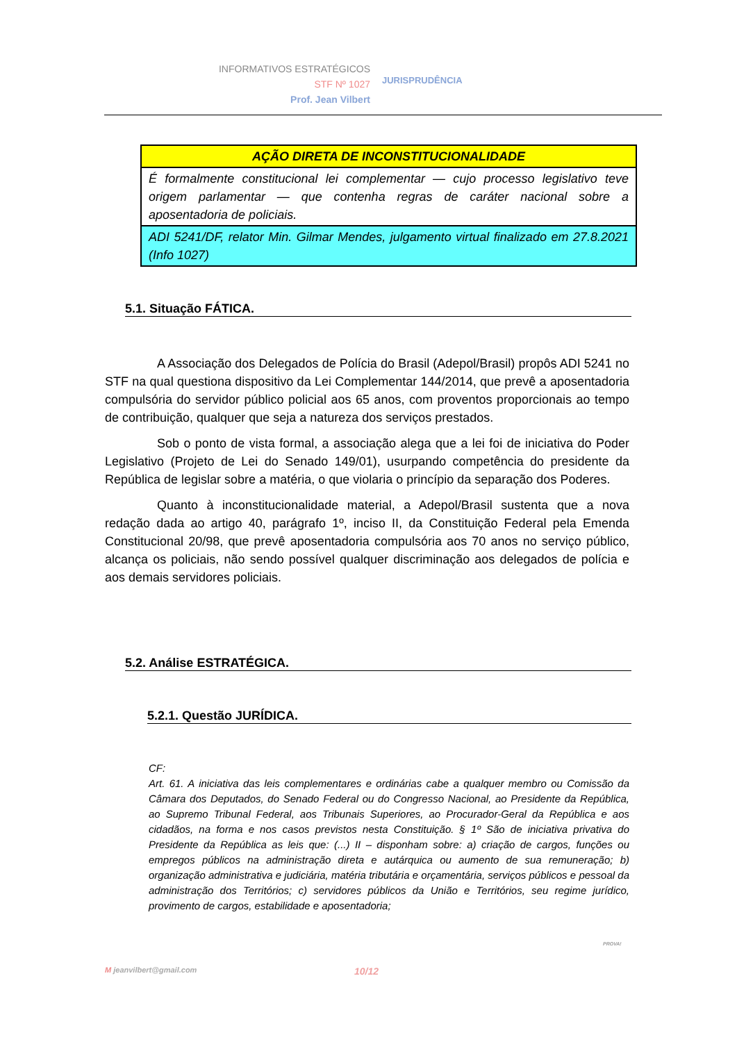INFORMATIVOS ESTRATÉGICOS
STF Nº 1027
Prof. Jean Vilbert
JURISPRUDÊNCIA
| AÇÃO DIRETA DE INCONSTITUCIONALIDADE |
| É formalmente constitucional lei complementar — cujo processo legislativo teve origem parlamentar — que contenha regras de caráter nacional sobre a aposentadoria de policiais. |
| ADI 5241/DF, relator Min. Gilmar Mendes, julgamento virtual finalizado em 27.8.2021 (Info 1027) |
5.1. Situação FÁTICA.
A Associação dos Delegados de Polícia do Brasil (Adepol/Brasil) propôs ADI 5241 no STF na qual questiona dispositivo da Lei Complementar 144/2014, que prevê a aposentadoria compulsória do servidor público policial aos 65 anos, com proventos proporcionais ao tempo de contribuição, qualquer que seja a natureza dos serviços prestados.
Sob o ponto de vista formal, a associação alega que a lei foi de iniciativa do Poder Legislativo (Projeto de Lei do Senado 149/01), usurpando competência do presidente da República de legislar sobre a matéria, o que violaria o princípio da separação dos Poderes.
Quanto à inconstitucionalidade material, a Adepol/Brasil sustenta que a nova redação dada ao artigo 40, parágrafo 1º, inciso II, da Constituição Federal pela Emenda Constitucional 20/98, que prevê aposentadoria compulsória aos 70 anos no serviço público, alcança os policiais, não sendo possível qualquer discriminação aos delegados de polícia e aos demais servidores policiais.
5.2. Análise ESTRATÉGICA.
5.2.1. Questão JURÍDICA.
CF:
Art. 61. A iniciativa das leis complementares e ordinárias cabe a qualquer membro ou Comissão da Câmara dos Deputados, do Senado Federal ou do Congresso Nacional, ao Presidente da República, ao Supremo Tribunal Federal, aos Tribunais Superiores, ao Procurador-Geral da República e aos cidadãos, na forma e nos casos previstos nesta Constituição. § 1º São de iniciativa privativa do Presidente da República as leis que: (...) II – disponham sobre: a) criação de cargos, funções ou empregos públicos na administração direta e autárquica ou aumento de sua remuneração; b) organização administrativa e judiciária, matéria tributária e orçamentária, serviços públicos e pessoal da administração dos Territórios; c) servidores públicos da União e Territórios, seu regime jurídico, provimento de cargos, estabilidade e aposentadoria;
M jeanvilbert@gmail.com 10/12
PROVA!